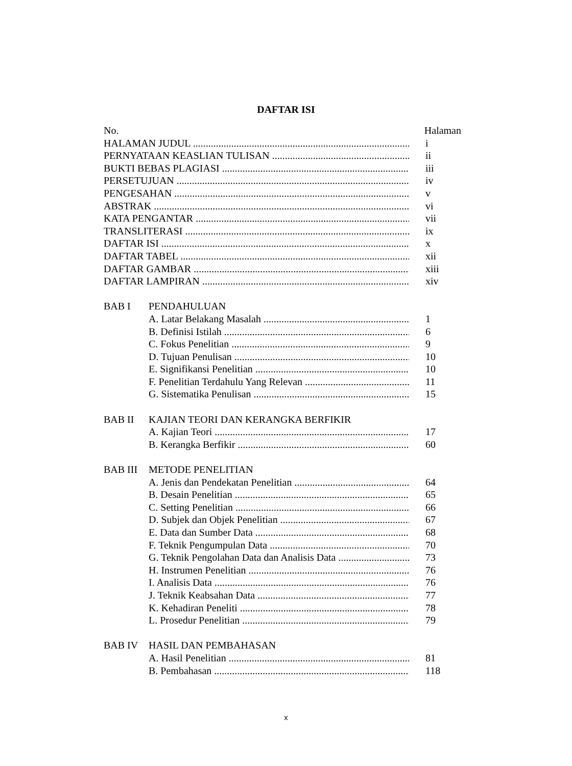DAFTAR ISI
No. Halaman
HALAMAN JUDUL i
PERNYATAAN KEASLIAN TULISAN ii
BUKTI BEBAS PLAGIASI iii
PERSETUJUAN iv
PENGESAHAN v
ABSTRAK vi
KATA PENGANTAR vii
TRANSLITERASI ix
DAFTAR ISI x
DAFTAR TABEL xii
DAFTAR GAMBAR xiii
DAFTAR LAMPIRAN xiv
BAB I PENDAHULUAN
A. Latar Belakang Masalah 1
B. Definisi Istilah 6
C. Fokus Penelitian 9
D. Tujuan Penulisan 10
E. Signifikansi Penelitian 10
F. Penelitian Terdahulu Yang Relevan 11
G. Sistematika Penulisan 15
BAB II KAJIAN TEORI DAN KERANGKA BERFIKIR
A. Kajian Teori 17
B. Kerangka Berfikir 60
BAB III METODE PENELITIAN
A. Jenis dan Pendekatan Penelitian 64
B. Desain Penelitian 65
C. Setting Penelitian 66
D. Subjek dan Objek Penelitian 67
E. Data dan Sumber Data 68
F. Teknik Pengumpulan Data 70
G. Teknik Pengolahan Data dan Analisis Data 73
H. Instrumen Penelitian 76
I. Analisis Data 76
J. Teknik Keabsahan Data 77
K. Kehadiran Peneliti 78
L. Prosedur Penelitian 79
BAB IV HASIL DAN PEMBAHASAN
A. Hasil Penelitian 81
B. Pembahasan 118
x